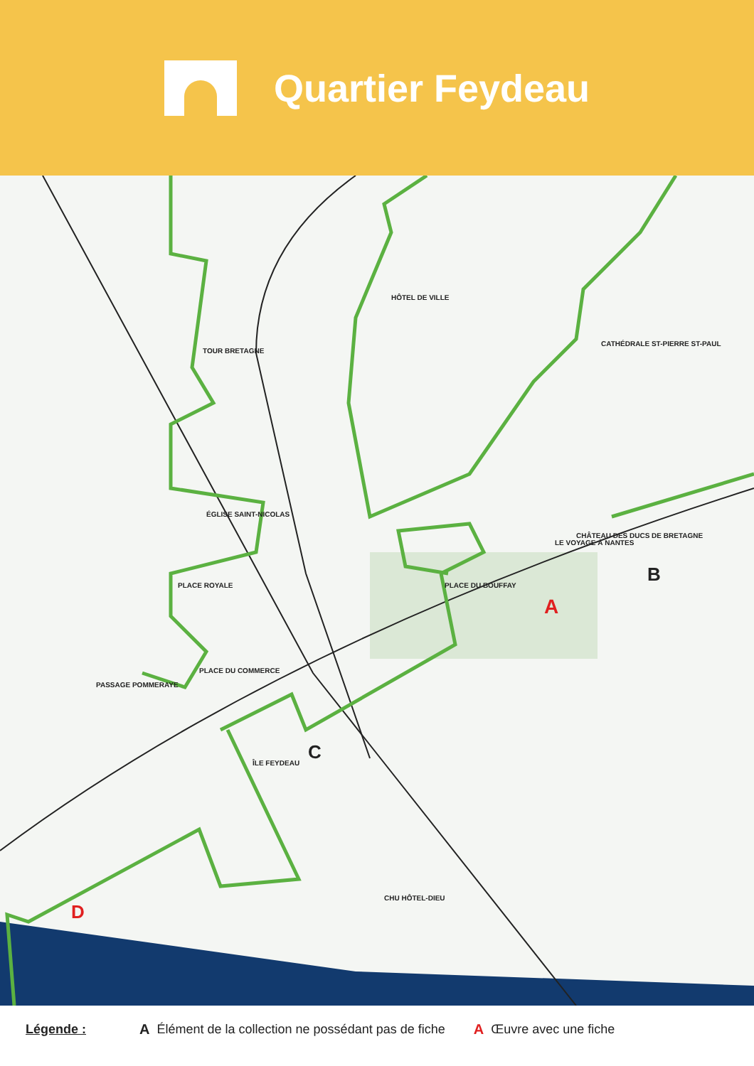Quartier Feydeau
A
B
C
D
HÔTEL DE VILLE
TOUR BRETAGNE
ÉGLISE SAINT-NICOLAS
PLACE ROYALE
CHÂTEAU DES DUCS DE BRETAGNE
LE VOYAGE À NANTES
CATHÉDRALE ST-PIERRE ST-PAUL
PLACE DU BOUFFAY
PLACE DU COMMERCE
PASSAGE POMMERAYE
ÎLE FEYDEAU
CHU HÔTEL-DIEU
Légende : A Élément de la collection ne possédant pas de fiche A Œuvre avec une fiche